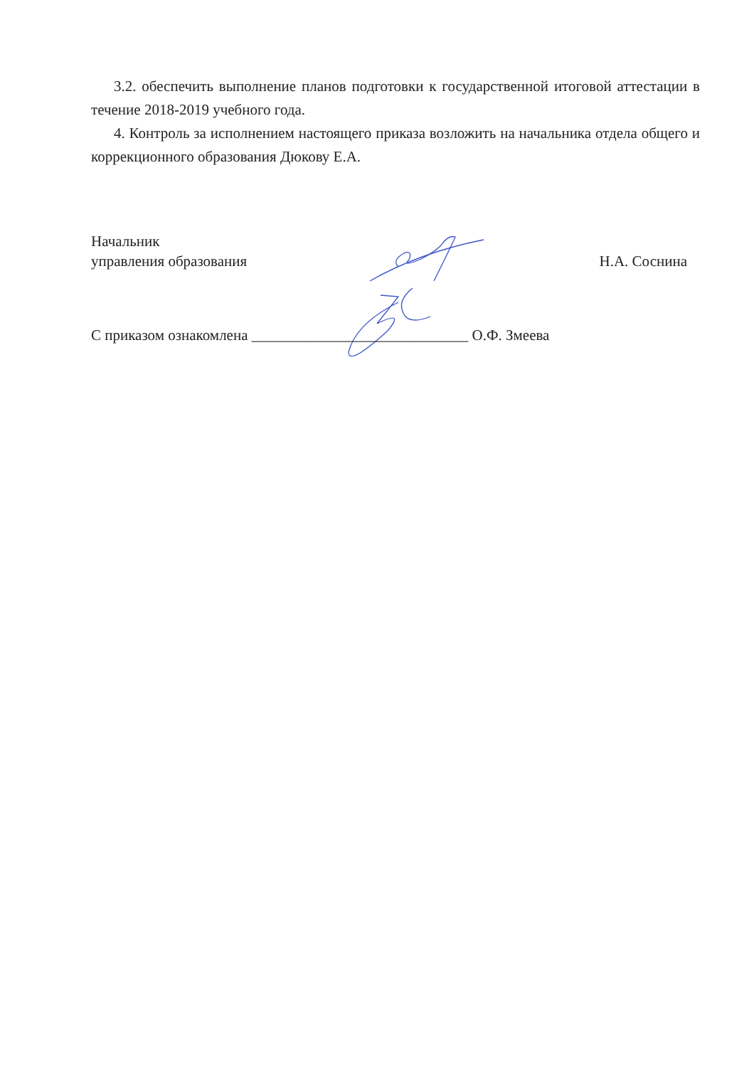3.2. обеспечить выполнение планов подготовки к государственной итоговой аттестации в течение 2018-2019 учебного года.
4. Контроль за исполнением настоящего приказа возложить на начальника отдела общего и коррекционного образования Дюкову Е.А.
Начальник
управления образования
Н.А. Соснина
С приказом ознакомлена _____________________________ О.Ф. Змеева